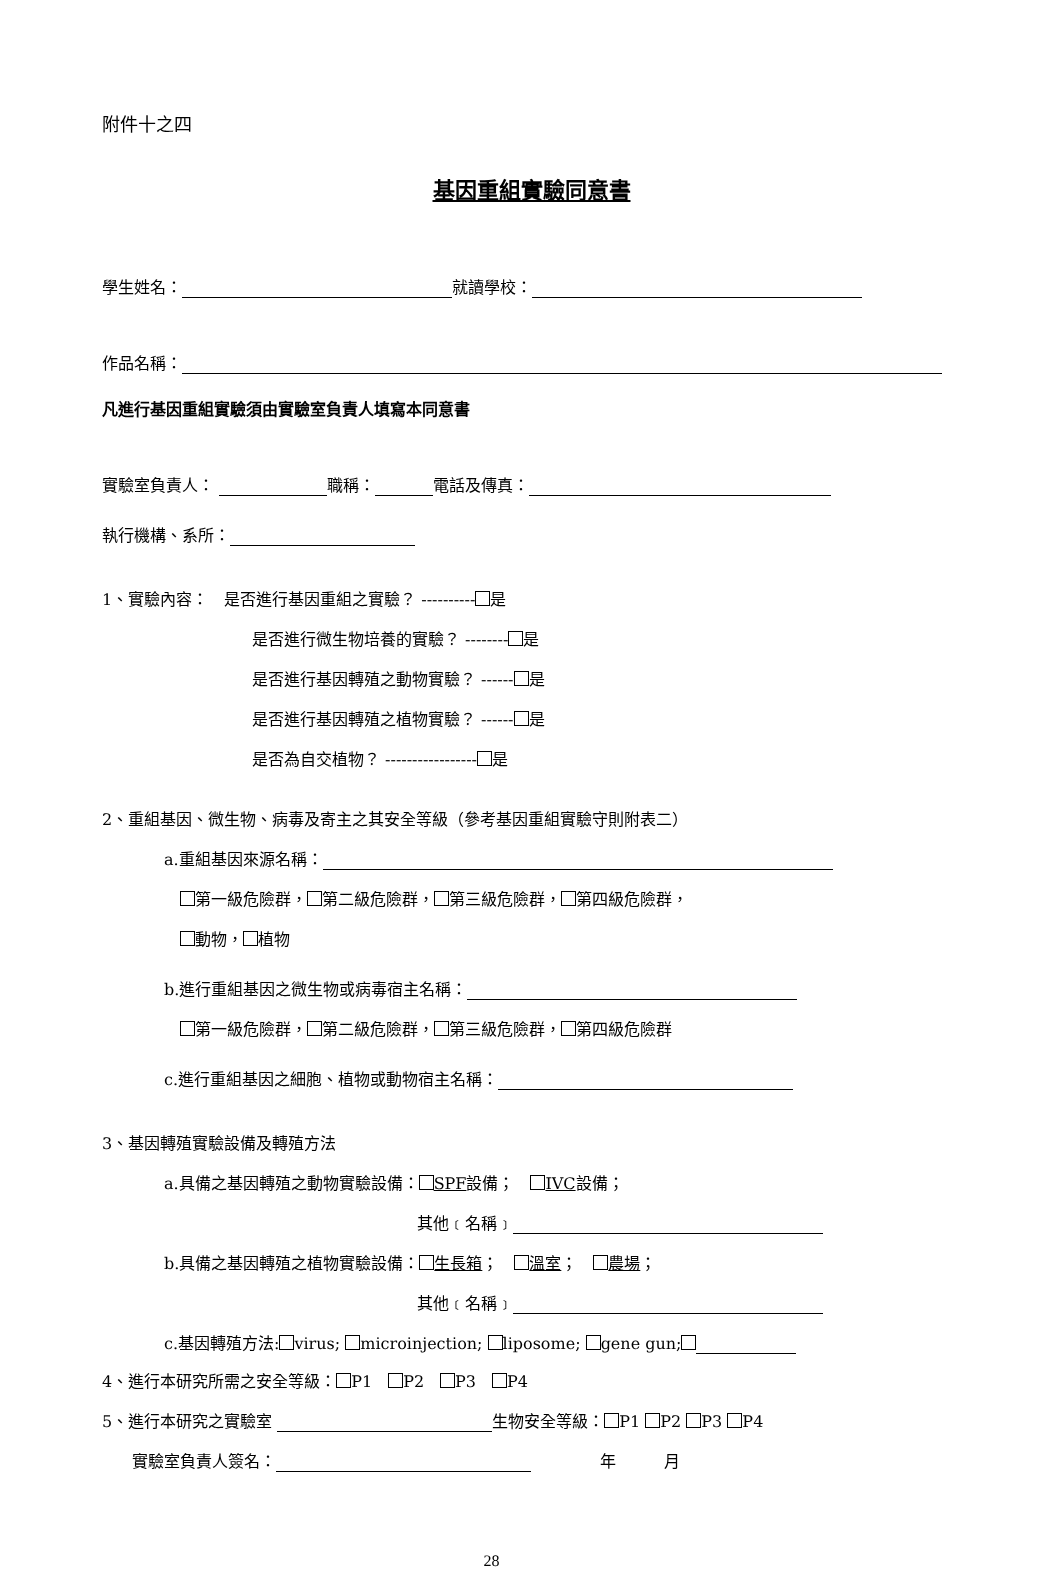附件十之四
基因重組實驗同意書
學生姓名： 就讀學校：
作品名稱：
凡進行基因重組實驗須由實驗室負責人填寫本同意書
實驗室負責人： 職稱： 電話及傳真：
執行機構、系所：
1、實驗內容：　是否進行基因重組之實驗？ ---------- 是
是否進行微生物培養的實驗？ -------- 是
是否進行基因轉殖之動物實驗？ ------ 是
是否進行基因轉殖之植物實驗？ ------ 是
是否為自交植物？ ----------------- 是
2、重組基因、微生物、病毒及寄主之其安全等級（參考基因重組實驗守則附表二）
a.重組基因來源名稱：
第一級危險群， 第二級危險群， 第三級危險群， 第四級危險群，
動物， 植物
b.進行重組基因之微生物或病毒宿主名稱：
第一級危險群， 第二級危險群， 第三級危險群， 第四級危險群
c.進行重組基因之細胞、植物或動物宿主名稱：
3、基因轉殖實驗設備及轉殖方法
a.具備之基因轉殖之動物實驗設備： SPF設備；　 IVC設備；
其他﹝名稱﹞
b.具備之基因轉殖之植物實驗設備： 生長箱；　 溫室；　 農場；
其他﹝名稱﹞
c.基因轉殖方法: virus; microinjection; liposome; gene gun;
4、進行本研究所需之安全等級： P1　 P2　 P3　 P4
5、進行本研究之實驗室 生物安全等級： P1 P2 P3 P4
實驗室負責人簽名：　　　　 年　　　月
28